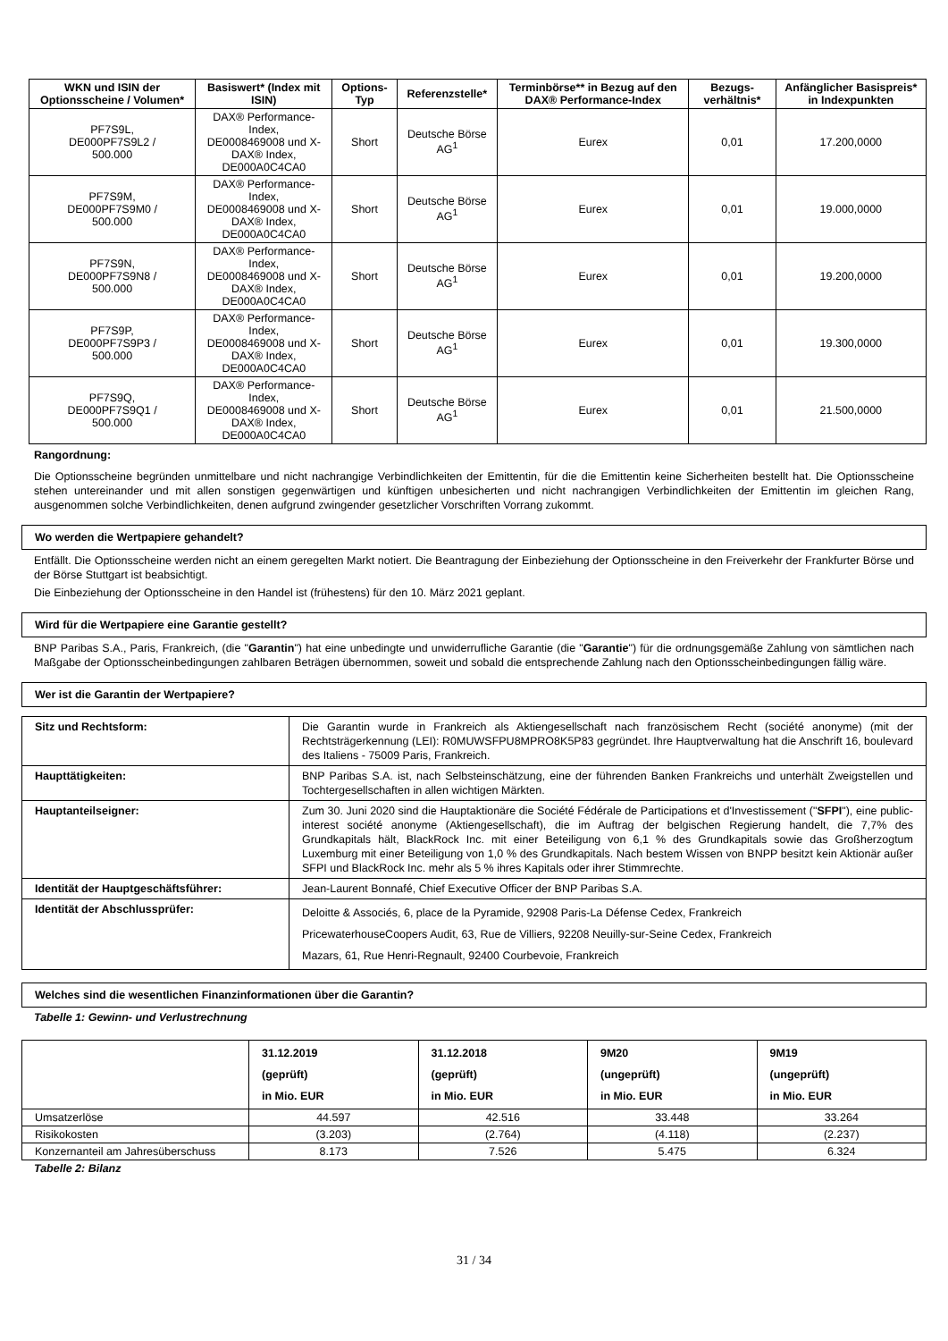| WKN und ISIN der Optionsscheine / Volumen* | Basiswert* (Index mit ISIN) | Options-Typ | Referenzstelle* | Terminbörse** in Bezug auf den DAX® Performance-Index | Bezugs-verhältnis* | Anfänglicher Basispreis* in Indexpunkten |
| --- | --- | --- | --- | --- | --- | --- |
| PF7S9L, DE000PF7S9L2 / 500.000 | DAX® Performance-Index, DE0008469008 und X-DAX® Index, DE000A0C4CA0 | Short | Deutsche Börse AG<sup>1</sup> | Eurex | 0,01 | 17.200,0000 |
| PF7S9M, DE000PF7S9M0 / 500.000 | DAX® Performance-Index, DE0008469008 und X-DAX® Index, DE000A0C4CA0 | Short | Deutsche Börse AG<sup>1</sup> | Eurex | 0,01 | 19.000,0000 |
| PF7S9N, DE000PF7S9N8 / 500.000 | DAX® Performance-Index, DE0008469008 und X-DAX® Index, DE000A0C4CA0 | Short | Deutsche Börse AG<sup>1</sup> | Eurex | 0,01 | 19.200,0000 |
| PF7S9P, DE000PF7S9P3 / 500.000 | DAX® Performance-Index, DE0008469008 und X-DAX® Index, DE000A0C4CA0 | Short | Deutsche Börse AG<sup>1</sup> | Eurex | 0,01 | 19.300,0000 |
| PF7S9Q, DE000PF7S9Q1 / 500.000 | DAX® Performance-Index, DE0008469008 und X-DAX® Index, DE000A0C4CA0 | Short | Deutsche Börse AG<sup>1</sup> | Eurex | 0,01 | 21.500,0000 |
Rangordnung:
Die Optionsscheine begründen unmittelbare und nicht nachrangige Verbindlichkeiten der Emittentin, für die die Emittentin keine Sicherheiten bestellt hat. Die Optionsscheine stehen untereinander und mit allen sonstigen gegenwärtigen und künftigen unbesicherten und nicht nachrangigen Verbindlichkeiten der Emittentin im gleichen Rang, ausgenommen solche Verbindlichkeiten, denen aufgrund zwingender gesetzlicher Vorschriften Vorrang zukommt.
Wo werden die Wertpapiere gehandelt?
Entfällt. Die Optionsscheine werden nicht an einem geregelten Markt notiert. Die Beantragung der Einbeziehung der Optionsscheine in den Freiverkehr der Frankfurter Börse und der Börse Stuttgart ist beabsichtigt.
Die Einbeziehung der Optionsscheine in den Handel ist (frühestens) für den 10. März 2021 geplant.
Wird für die Wertpapiere eine Garantie gestellt?
BNP Paribas S.A., Paris, Frankreich, (die "Garantin") hat eine unbedingte und unwiderrufliche Garantie (die "Garantie") für die ordnungsgemäße Zahlung von sämtlichen nach Maßgabe der Optionsscheinbedingungen zahlbaren Beträgen übernommen, soweit und sobald die entsprechende Zahlung nach den Optionsscheinbedingungen fällig wäre.
Wer ist die Garantin der Wertpapiere?
| Sitz und Rechtsform: | Die Garantin wurde in Frankreich als Aktiengesellschaft nach französischem Recht (société anonyme) (mit der Rechtsträgerkennung (LEI): R0MUWSFPU8MPRO8K5P83 gegründet. Ihre Hauptverwaltung hat die Anschrift 16, boulevard des Italiens - 75009 Paris, Frankreich. |
| Haupttätigkeiten: | BNP Paribas S.A. ist, nach Selbsteinschätzung, eine der führenden Banken Frankreichs und unterhält Zweigstellen und Tochtergesellschaften in allen wichtigen Märkten. |
| Hauptanteilseigner: | Zum 30. Juni 2020 sind die Hauptaktionäre die Société Fédérale de Participations et d'Investissement (" SFPI "), eine public-interest société anonyme (Aktiengesellschaft), die im Auftrag der belgischen Regierung handelt, die 7,7% des Grundkapitals hält, BlackRock Inc. mit einer Beteiligung von 6,1 % des Grundkapitals sowie das Großherzogtum Luxemburg mit einer Beteiligung von 1,0 % des Grundkapitals. Nach bestem Wissen von BNPP besitzt kein Aktionär außer SFPI und BlackRock Inc. mehr als 5 % ihres Kapitals oder ihrer Stimmrechte. |
| Identität der Hauptgeschäftsführer: | Jean-Laurent Bonnafé, Chief Executive Officer der BNP Paribas S.A. |
| Identität der Abschlussprüfer: | Deloitte & Associés, 6, place de la Pyramide, 92908 Paris-La Défense Cedex, Frankreich PricewaterhouseCoopers Audit, 63, Rue de Villiers, 92208 Neuilly-sur-Seine Cedex, Frankreich Mazars, 61, Rue Henri-Regnault, 92400 Courbevoie, Frankreich |
Welches sind die wesentlichen Finanzinformationen über die Garantin?
Tabelle 1: Gewinn- und Verlustrechnung
| | 31.12.2019 (geprüft) in Mio. EUR | 31.12.2018 (geprüft) in Mio. EUR | 9M20 (ungeprüft) in Mio. EUR | 9M19 (ungeprüft) in Mio. EUR |
| Umsatzerlöse | 44.597 | 42.516 | 33.448 | 33.264 |
| Risikokosten | (3.203) | (2.764) | (4.118) | (2.237) |
| Konzernanteil am Jahresüberschuss | 8.173 | 7.526 | 5.475 | 6.324 |
Tabelle 2: Bilanz
31 / 34